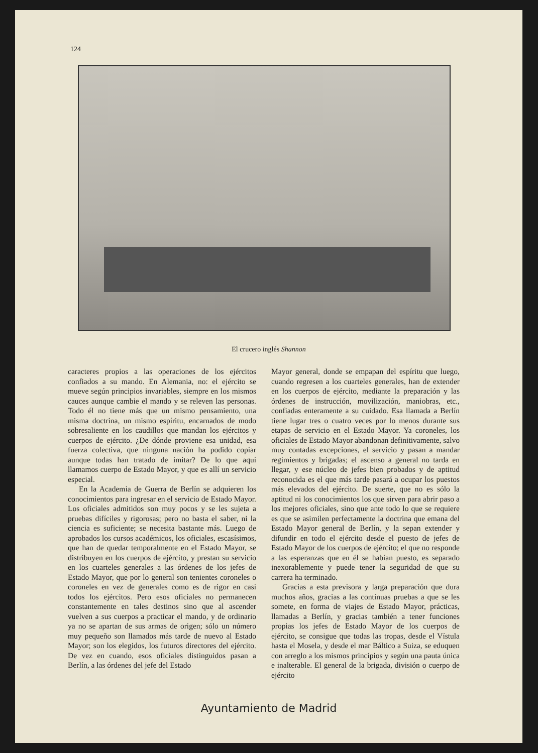124
El crucero inglés Shannon
caracteres propios a las operaciones de los ejércitos confiados a su mando. En Alemania, no: el ejército se mueve según principios invariables, siempre en los mismos cauces aunque cambie el mando y se releven las personas. Todo él no tiene más que un mismo pensamiento, una misma doctrina, un mismo espíritu, encarnados de modo sobresaliente en los caudillos que mandan los ejércitos y cuerpos de ejército. ¿De dónde proviene esa unidad, esa fuerza colectiva, que ninguna nación ha podido copiar aunque todas han tratado de imitar? De lo que aquí llamamos cuerpo de Estado Mayor, y que es allí un servicio especial.
En la Academia de Guerra de Berlín se adquieren los conocimientos para ingresar en el servicio de Estado Mayor. Los oficiales admitidos son muy pocos y se les sujeta a pruebas difíciles y rigorosas; pero no basta el saber, ni la ciencia es suficiente; se necesita bastante más. Luego de aprobados los cursos académicos, los oficiales, escasísimos, que han de quedar temporalmente en el Estado Mayor, se distribuyen en los cuerpos de ejército, y prestan su servicio en los cuarteles generales a las órdenes de los jefes de Estado Mayor, que por lo general son tenientes coroneles o coroneles en vez de generales como es de rigor en casi todos los ejércitos. Pero esos oficiales no permanecen constantemente en tales destinos sino que al ascender vuelven a sus cuerpos a practicar el mando, y de ordinario ya no se apartan de sus armas de origen; sólo un número muy pequeño son llamados más tarde de nuevo al Estado Mayor; son los elegidos, los futuros directores del ejército. De vez en cuando, esos oficiales distinguidos pasan a Berlín, a las órdenes del jefe del Estado
Mayor general, donde se empapan del espíritu que luego, cuando regresen a los cuarteles generales, han de extender en los cuerpos de ejército, mediante la preparación y las órdenes de instrucción, movilización, maniobras, etc., confiadas enteramente a su cuidado. Esa llamada a Berlín tiene lugar tres o cuatro veces por lo menos durante sus etapas de servicio en el Estado Mayor. Ya coroneles, los oficiales de Estado Mayor abandonan definitivamente, salvo muy contadas excepciones, el servicio y pasan a mandar regimientos y brigadas; el ascenso a general no tarda en llegar, y ese núcleo de jefes bien probados y de aptitud reconocida es el que más tarde pasará a ocupar los puestos más elevados del ejército. De suerte, que no es sólo la aptitud ni los conocimientos los que sirven para abrir paso a los mejores oficiales, sino que ante todo lo que se requiere es que se asimilen perfectamente la doctrina que emana del Estado Mayor general de Berlín, y la sepan extender y difundir en todo el ejército desde el puesto de jefes de Estado Mayor de los cuerpos de ejército; el que no responde a las esperanzas que en él se habían puesto, es separado inexorablemente y puede tener la seguridad de que su carrera ha terminado.
Gracias a esta previsora y larga preparación que dura muchos años, gracias a las contínuas pruebas a que se les somete, en forma de viajes de Estado Mayor, prácticas, llamadas a Berlín, y gracias también a tener funciones propias los jefes de Estado Mayor de los cuerpos de ejército, se consigue que todas las tropas, desde el Vístula hasta el Mosela, y desde el mar Báltico a Suiza, se eduquen con arreglo a los mismos principios y según una pauta única e inalterable. El general de la brigada, división o cuerpo de ejército
Ayuntamiento de Madrid